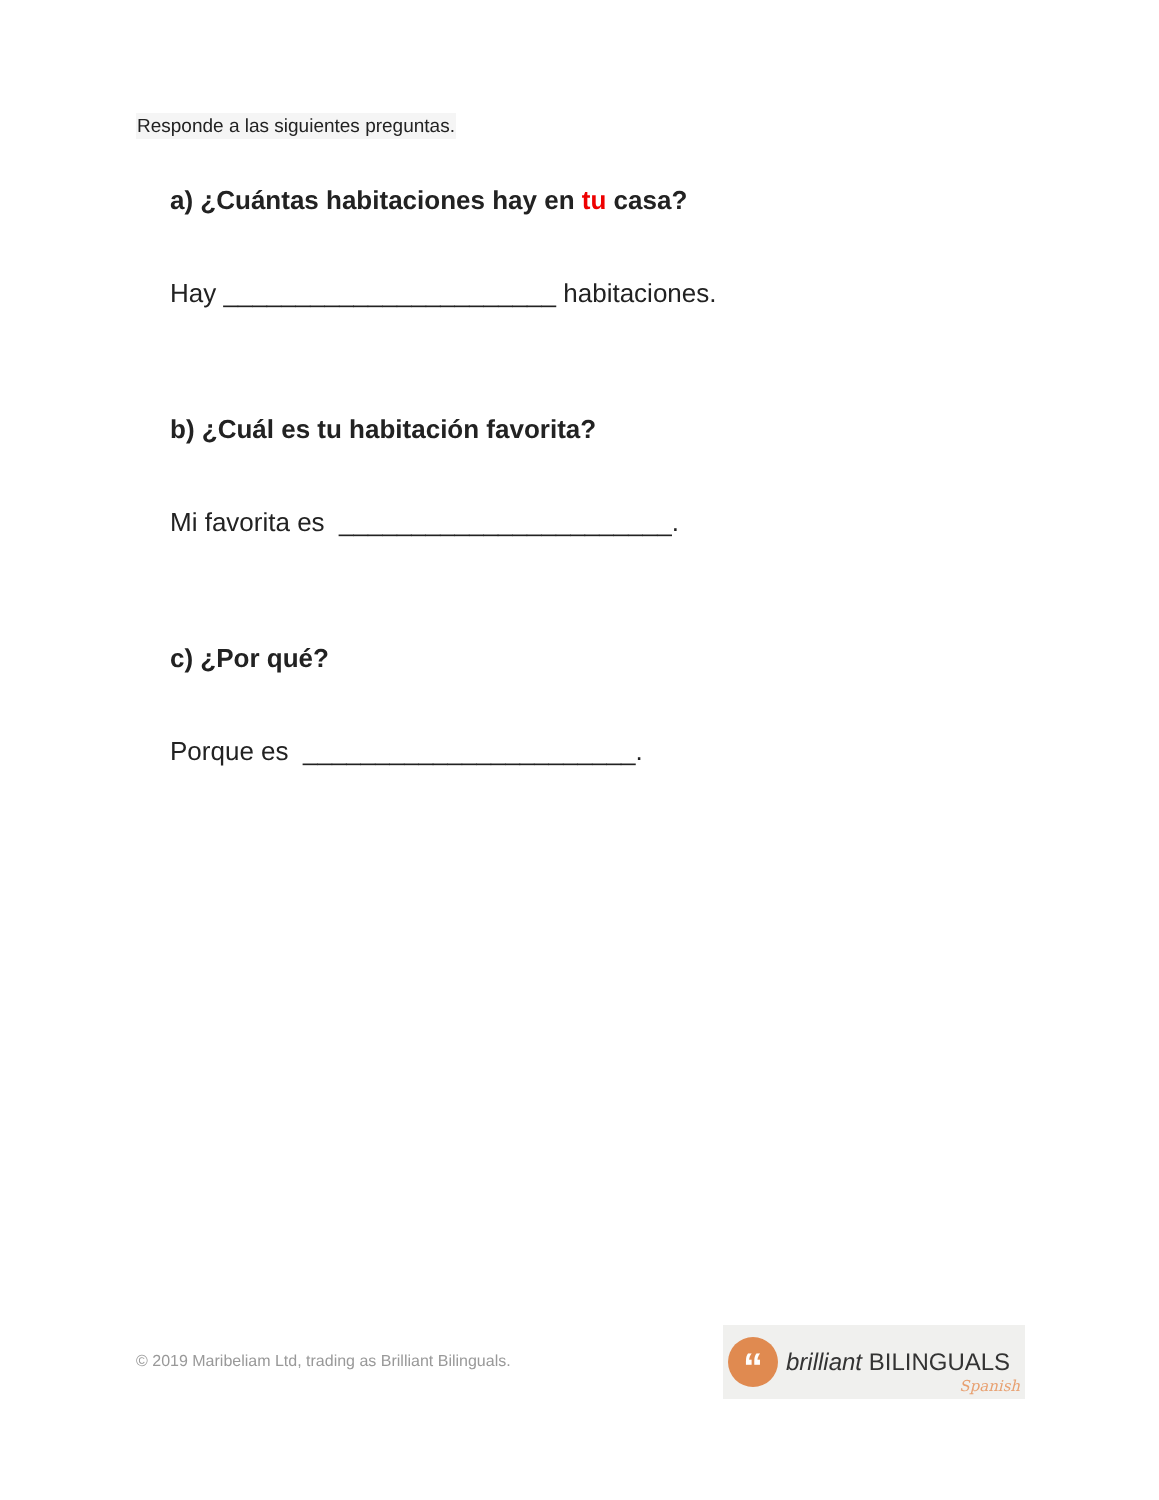Responde a las siguientes preguntas.
a) ¿Cuántas habitaciones hay en tu casa?
Hay _______________________ habitaciones.
b) ¿Cuál es tu habitación favorita?
Mi favorita es _______________________.
c) ¿Por qué?
Porque es _______________________.
© 2019 Maribeliam Ltd, trading as Brilliant Bilinguals.
“
brilliant BILINGUALS
Spanish